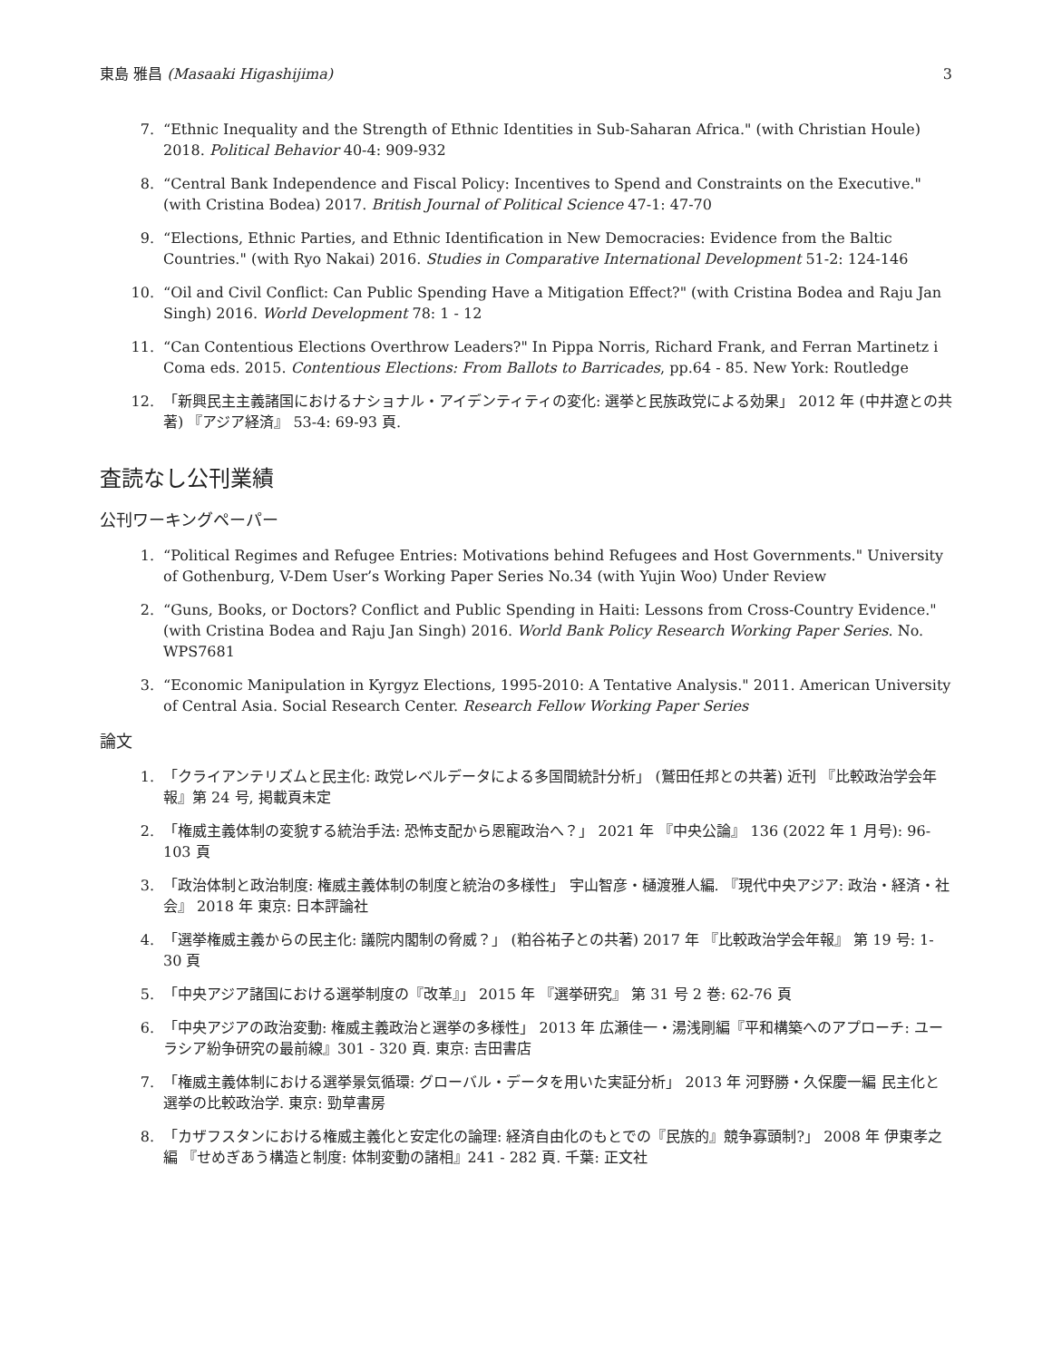東島 雅昌 (Masaaki Higashijima) 3
7. “Ethnic Inequality and the Strength of Ethnic Identities in Sub-Saharan Africa." (with Christian Houle) 2018. Political Behavior 40-4: 909-932
8. “Central Bank Independence and Fiscal Policy: Incentives to Spend and Constraints on the Executive." (with Cristina Bodea) 2017. British Journal of Political Science 47-1: 47-70
9. “Elections, Ethnic Parties, and Ethnic Identification in New Democracies: Evidence from the Baltic Countries." (with Ryo Nakai) 2016. Studies in Comparative International Development 51-2: 124-146
10. “Oil and Civil Conflict: Can Public Spending Have a Mitigation Effect?" (with Cristina Bodea and Raju Jan Singh) 2016. World Development 78: 1 - 12
11. “Can Contentious Elections Overthrow Leaders?" In Pippa Norris, Richard Frank, and Ferran Martinetz i Coma eds. 2015. Contentious Elections: From Ballots to Barricades, pp.64 - 85. New York: Routledge
12. 「新興民主主義諸国におけるナショナル・アイデンティティの変化: 選挙と民族政党による効果」 2012 年 (中井遼との共著) 『アジア経済』 53-4: 69-93 頁.
査読なし公刊業績
公刊ワーキングペーパー
1. “Political Regimes and Refugee Entries: Motivations behind Refugees and Host Governments." University of Gothenburg, V-Dem User’s Working Paper Series No.34 (with Yujin Woo) Under Review
2. “Guns, Books, or Doctors? Conflict and Public Spending in Haiti: Lessons from Cross-Country Evidence." (with Cristina Bodea and Raju Jan Singh) 2016. World Bank Policy Research Working Paper Series. No. WPS7681
3. “Economic Manipulation in Kyrgyz Elections, 1995-2010: A Tentative Analysis." 2011. American University of Central Asia. Social Research Center. Research Fellow Working Paper Series
論文
1. 「クライアンテリズムと民主化: 政党レベルデータによる多国間統計分析」 (鷲田任邦との共著) 近刊 『比較政治学会年報』第 24 号, 掲載頁未定
2. 「権威主義体制の変貌する統治手法: 恐怖支配から恩寵政治へ？」 2021 年 『中央公論』 136 (2022 年 1 月号): 96-103 頁
3. 「政治体制と政治制度: 権威主義体制の制度と統治の多様性」 宇山智彦・樋渡雅人編. 『現代中央アジア: 政治・経済・社会』 2018 年 東京: 日本評論社
4. 「選挙権威主義からの民主化: 議院内閣制の脅威？」 (粕谷祐子との共著) 2017 年 『比較政治学会年報』 第 19 号: 1-30 頁
5. 「中央アジア諸国における選挙制度の『改革』」 2015 年 『選挙研究』 第 31 号 2 巻: 62-76 頁
6. 「中央アジアの政治変動: 権威主義政治と選挙の多様性」 2013 年 広瀬佳一・湯浅剛編『平和構築へのアプローチ: ユーラシア紛争研究の最前線』301 - 320 頁. 東京: 吉田書店
7. 「権威主義体制における選挙景気循環: グローバル・データを用いた実証分析」 2013 年 河野勝・久保慶一編 民主化と選挙の比較政治学. 東京: 勁草書房
8. 「カザフスタンにおける権威主義化と安定化の論理: 経済自由化のもとでの『民族的』競争寡頭制?」 2008 年 伊東孝之編 『せめぎあう構造と制度: 体制変動の諸相』241 - 282 頁. 千葉: 正文社